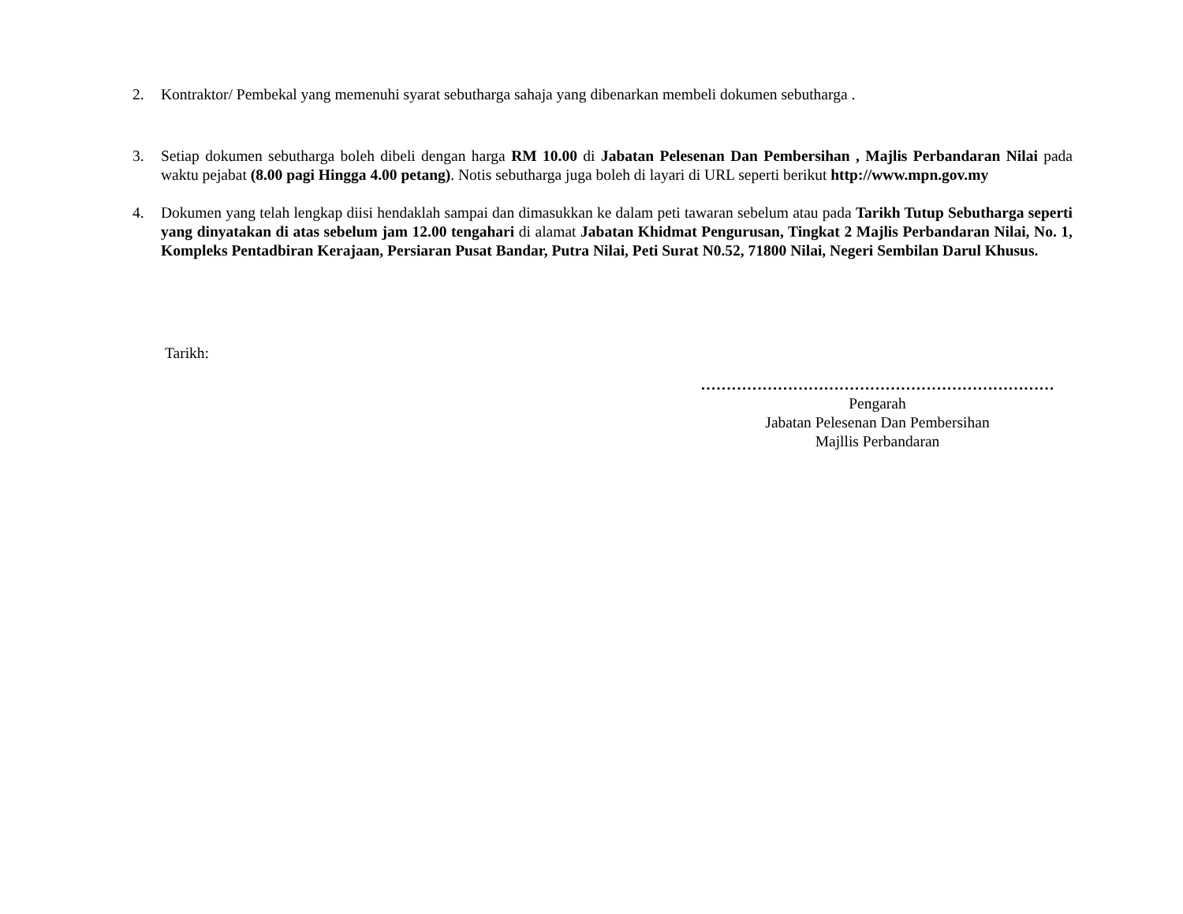2. Kontraktor/ Pembekal yang memenuhi syarat sebutharga sahaja yang dibenarkan membeli dokumen sebutharga .
3. Setiap dokumen sebutharga boleh dibeli dengan harga RM 10.00 di Jabatan Pelesenan Dan Pembersihan , Majlis Perbandaran Nilai pada waktu pejabat (8.00 pagi Hingga 4.00 petang). Notis sebutharga juga boleh di layari di URL seperti berikut http://www.mpn.gov.my
4. Dokumen yang telah lengkap diisi hendaklah sampai dan dimasukkan ke dalam peti tawaran sebelum atau pada Tarikh Tutup Sebutharga seperti yang dinyatakan di atas sebelum jam 12.00 tengahari di alamat Jabatan Khidmat Pengurusan, Tingkat 2 Majlis Perbandaran Nilai, No. 1, Kompleks Pentadbiran Kerajaan, Persiaran Pusat Bandar, Putra Nilai, Peti Surat N0.52, 71800 Nilai, Negeri Sembilan Darul Khusus.
Tarikh:
……………………………………………………………
Pengarah
Jabatan Pelesenan Dan Pembersihan
Majllis Perbandaran